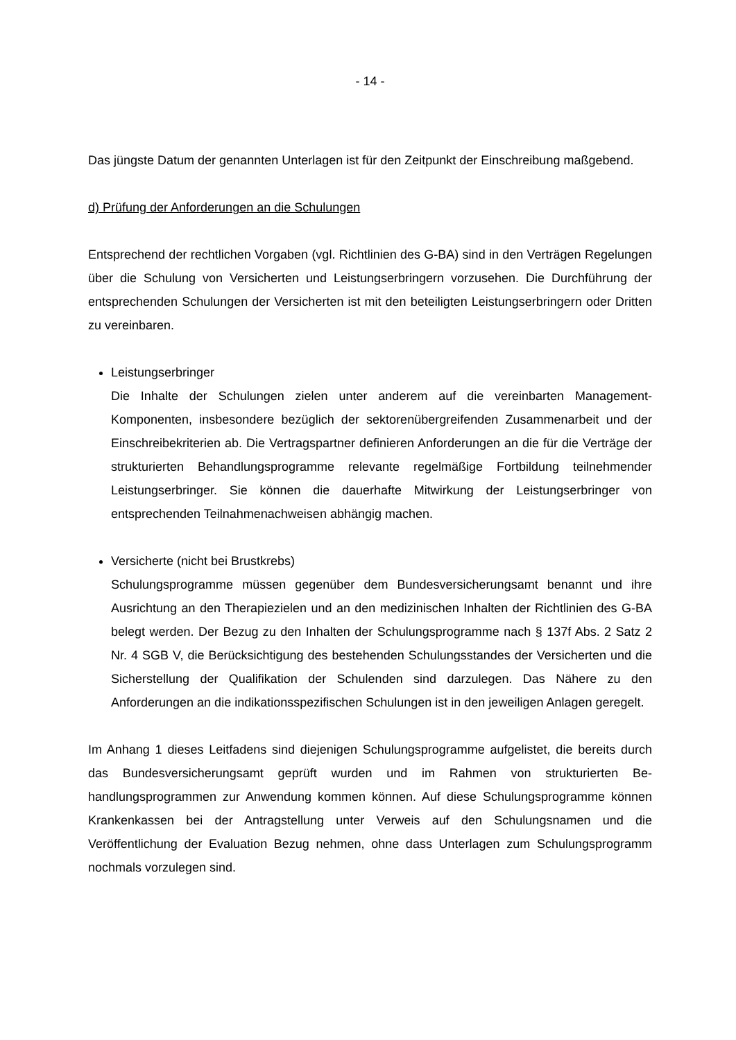- 14 -
Das jüngste Datum der genannten Unterlagen ist für den Zeitpunkt der Einschreibung maß­gebend.
d) Prüfung der Anforderungen an die Schulungen
Entsprechend der rechtlichen Vorgaben (vgl. Richtlinien des G-BA) sind in den Verträgen Regelungen über die Schulung von Versicherten und Leistungserbringern vorzusehen. Die Durchführung der entsprechenden Schulungen der Versicherten ist mit den beteiligten Leis­tungserbringern oder Dritten zu vereinbaren.
Leistungserbringer
Die Inhalte der Schulungen zielen unter anderem auf die vereinbarten Management-Komponenten, insbesondere bezüglich der sektorenübergreifenden Zusammenarbeit und der Einschreibekriterien ab. Die Vertragspartner definieren Anforderungen an die für die Verträge der strukturierten Behandlungsprogramme relevante regelmäßige Fortbildung teilnehmender Leistungserbringer. Sie können die dauerhafte Mitwirkung der Leistungs­erbringer von entsprechenden Teilnahmenachweisen abhängig machen.
Versicherte (nicht bei Brustkrebs)
Schulungsprogramme müssen gegenüber dem Bundesversicherungsamt benannt und ihre Ausrichtung an den Therapiezielen und an den medizinischen Inhalten der Richtli­nien des G-BA belegt werden. Der Bezug zu den Inhalten der Schulungsprogramme nach § 137f Abs. 2 Satz 2 Nr. 4 SGB V, die Berücksichtigung des bestehenden Schu­lungsstandes der Versicherten und die Sicherstellung der Qualifikation der Schulenden sind darzulegen. Das Nähere zu den Anforderungen an die indikationsspezifischen Schu­lungen ist in den jeweiligen Anlagen geregelt.
Im Anhang 1 dieses Leitfadens sind diejenigen Schulungsprogramme aufgelistet, die bereits durch das Bundesversicherungsamt geprüft wurden und im Rahmen von strukturierten Be­handlungsprogrammen zur Anwendung kommen können. Auf diese Schulungsprogramme können Krankenkassen bei der Antragstellung unter Verweis auf den Schulungsnamen und die Veröffentlichung der Evaluation Bezug nehmen, ohne dass Unterlagen zum Schulungs­programm nochmals vorzulegen sind.